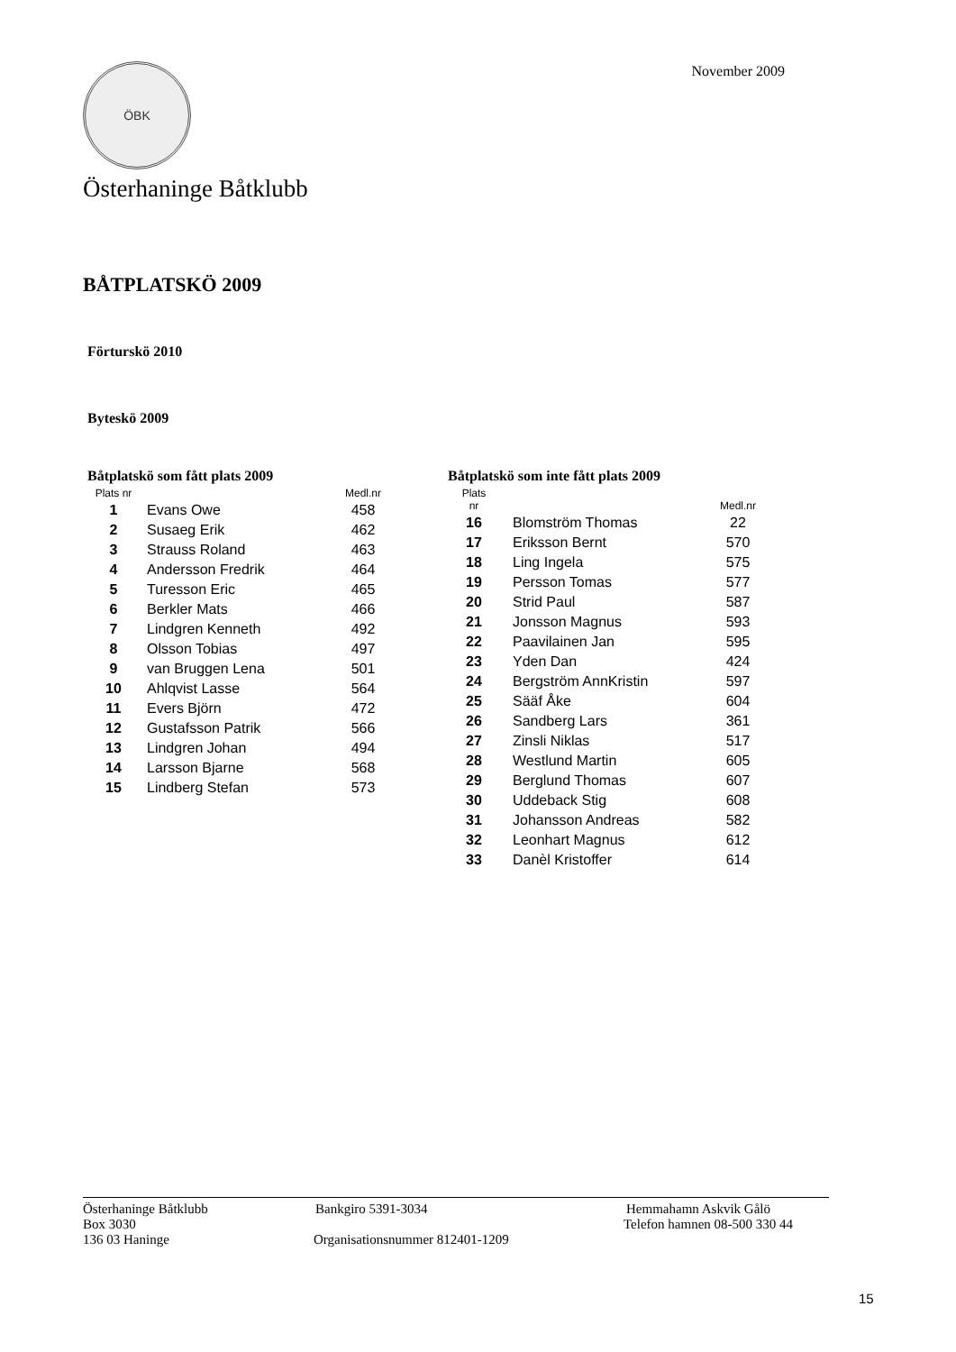ÖBK
November 2009
Österhaninge Båtklubb
BÅTPLATSKÖ 2009
Förturskö 2010
Byteskö 2009
Båtplatskö som fått plats 2009
| Plats nr | | Medl.nr |
| --- | --- | --- |
| 1 | Evans Owe | 458 |
| 2 | Susaeg Erik | 462 |
| 3 | Strauss Roland | 463 |
| 4 | Andersson Fredrik | 464 |
| 5 | Turesson Eric | 465 |
| 6 | Berkler Mats | 466 |
| 7 | Lindgren Kenneth | 492 |
| 8 | Olsson Tobias | 497 |
| 9 | van Bruggen Lena | 501 |
| 10 | Ahlqvist Lasse | 564 |
| 11 | Evers Björn | 472 |
| 12 | Gustafsson Patrik | 566 |
| 13 | Lindgren Johan | 494 |
| 14 | Larsson Bjarne | 568 |
| 15 | Lindberg Stefan | 573 |
Båtplatskö som inte fått plats 2009
| Plats nr | | Medl.nr |
| --- | --- | --- |
| 16 | Blomström Thomas | 22 |
| 17 | Eriksson Bernt | 570 |
| 18 | Ling Ingela | 575 |
| 19 | Persson Tomas | 577 |
| 20 | Strid Paul | 587 |
| 21 | Jonsson Magnus | 593 |
| 22 | Paavilainen Jan | 595 |
| 23 | Yden Dan | 424 |
| 24 | Bergström AnnKristin | 597 |
| 25 | Sääf Åke | 604 |
| 26 | Sandberg Lars | 361 |
| 27 | Zinsli Niklas | 517 |
| 28 | Westlund Martin | 605 |
| 29 | Berglund Thomas | 607 |
| 30 | Uddeback Stig | 608 |
| 31 | Johansson Andreas | 582 |
| 32 | Leonhart Magnus | 612 |
| 33 | Danèl Kristoffer | 614 |
Österhaninge Båtklubb Bankgiro 5391-3034 Hemmahamn Askvik Gålö
Box 3030 Telefon hamnen 08-500 330 44
136 03 Haninge Organisationsnummer 812401-1209
15